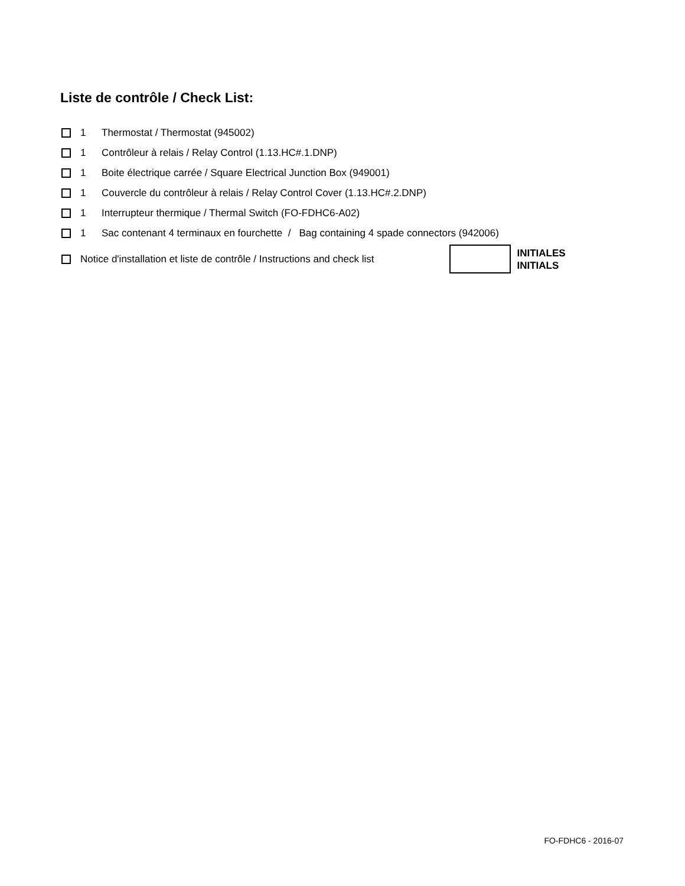Liste de contrôle / Check List:
1 Thermostat / Thermostat (945002)
1 Contrôleur à relais / Relay Control (1.13.HC#.1.DNP)
1 Boite électrique carrée / Square Electrical Junction Box (949001)
1 Couvercle du contrôleur à relais / Relay Control Cover (1.13.HC#.2.DNP)
1 Interrupteur thermique / Thermal Switch (FO-FDHC6-A02)
1 Sac contenant 4 terminaux en fourchette / Bag containing 4 spade connectors (942006)
Notice d'installation et liste de contrôle / Instructions and check list INITIALES
INITIALS
FO-FDHC6 - 2016-07